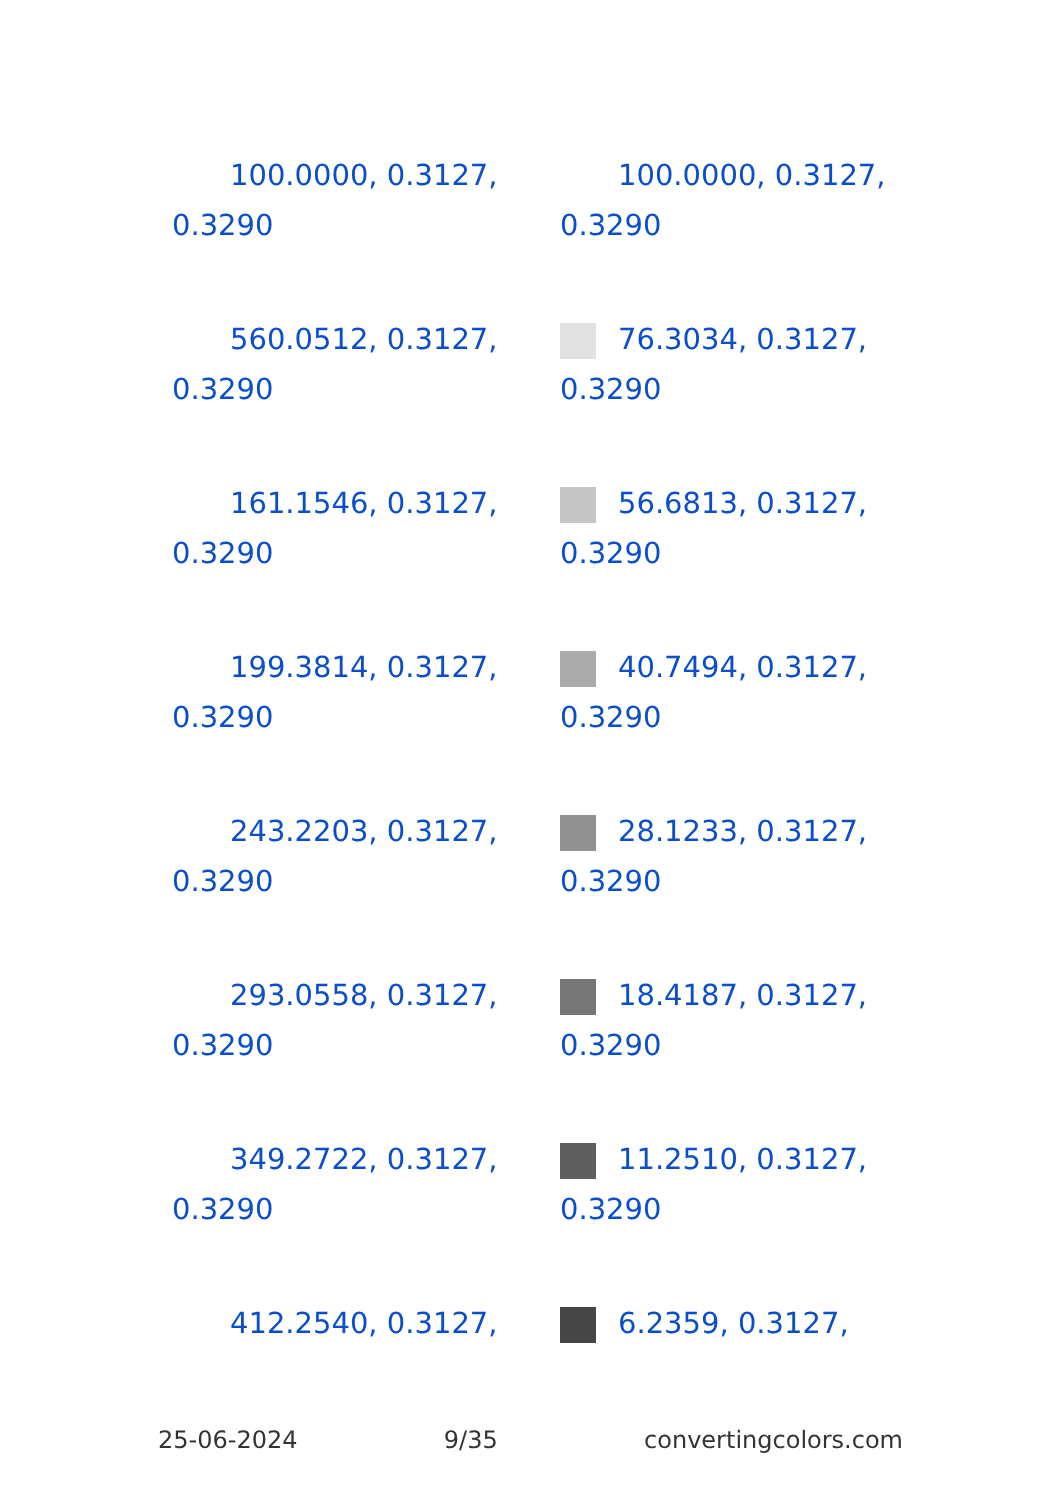100.0000, 0.3127,
0.3290
100.0000, 0.3127,
0.3290
560.0512, 0.3127,
0.3290
76.3034, 0.3127,
0.3290
161.1546, 0.3127,
0.3290
56.6813, 0.3127,
0.3290
199.3814, 0.3127,
0.3290
40.7494, 0.3127,
0.3290
243.2203, 0.3127,
0.3290
28.1233, 0.3127,
0.3290
293.0558, 0.3127,
0.3290
18.4187, 0.3127,
0.3290
349.2722, 0.3127,
0.3290
11.2510, 0.3127,
0.3290
412.2540, 0.3127,
6.2359, 0.3127,
25-06-2024 9/35 convertingcolors.com